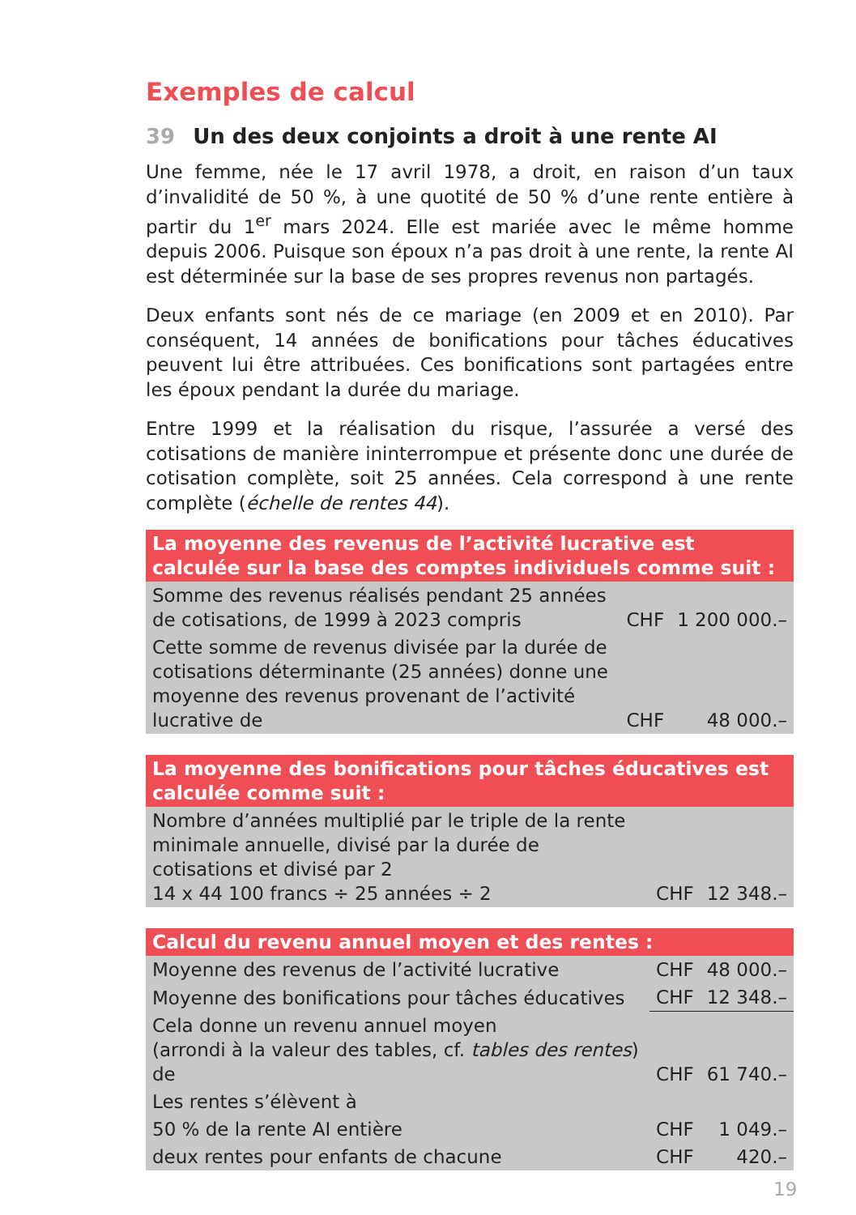Exemples de calcul
39 Un des deux conjoints a droit à une rente AI
Une femme, née le 17 avril 1978, a droit, en raison d’un taux d’invalidité de 50 %, à une quotité de 50 % d’une rente entière à partir du 1<sup>er</sup> mars 2024. Elle est mariée avec le même homme depuis 2006. Puisque son époux n’a pas droit à une rente, la rente AI est déterminée sur la base de ses propres revenus non partagés.
Deux enfants sont nés de ce mariage (en 2009 et en 2010). Par conséquent, 14 années de bonifications pour tâches éducatives peuvent lui être attribuées. Ces bonifications sont partagées entre les époux pendant la durée du mariage.
Entre 1999 et la réalisation du risque, l’assurée a versé des cotisations de manière ininterrompue et présente donc une durée de cotisation complète, soit 25 années. Cela correspond à une rente complète (échelle de rentes 44).
| La moyenne des revenus de l’activité lucrative est calculée sur la base des comptes individuels comme suit : | | |
| --- | --- | --- |
| Somme des revenus réalisés pendant 25 années de cotisations, de 1999 à 2023 compris | CHF | 1 200 000.– |
| Cette somme de revenus divisée par la durée de cotisations déterminante (25 années) donne une moyenne des revenus provenant de l’activité lucrative de | CHF | 48 000.– |
| La moyenne des bonifications pour tâches éducatives est calculée comme suit : | | |
| --- | --- | --- |
| Nombre d’années multiplié par le triple de la rente minimale annuelle, divisé par la durée de cotisations et divisé par 2 14 x 44 100 francs ÷ 25 années ÷ 2 | CHF | 12 348.– |
| Calcul du revenu annuel moyen et des rentes : | | |
| --- | --- | --- |
| Moyenne des revenus de l’activité lucrative | CHF | 48 000.– |
| Moyenne des bonifications pour tâches éducatives | CHF | 12 348.– |
| Cela donne un revenu annuel moyen (arrondi à la valeur des tables, cf. tables des rentes ) de | CHF | 61 740.– |
| Les rentes s’élèvent à | | |
| 50 % de la rente AI entière | CHF | 1 049.– |
| deux rentes pour enfants de chacune | CHF | 420.– |
19